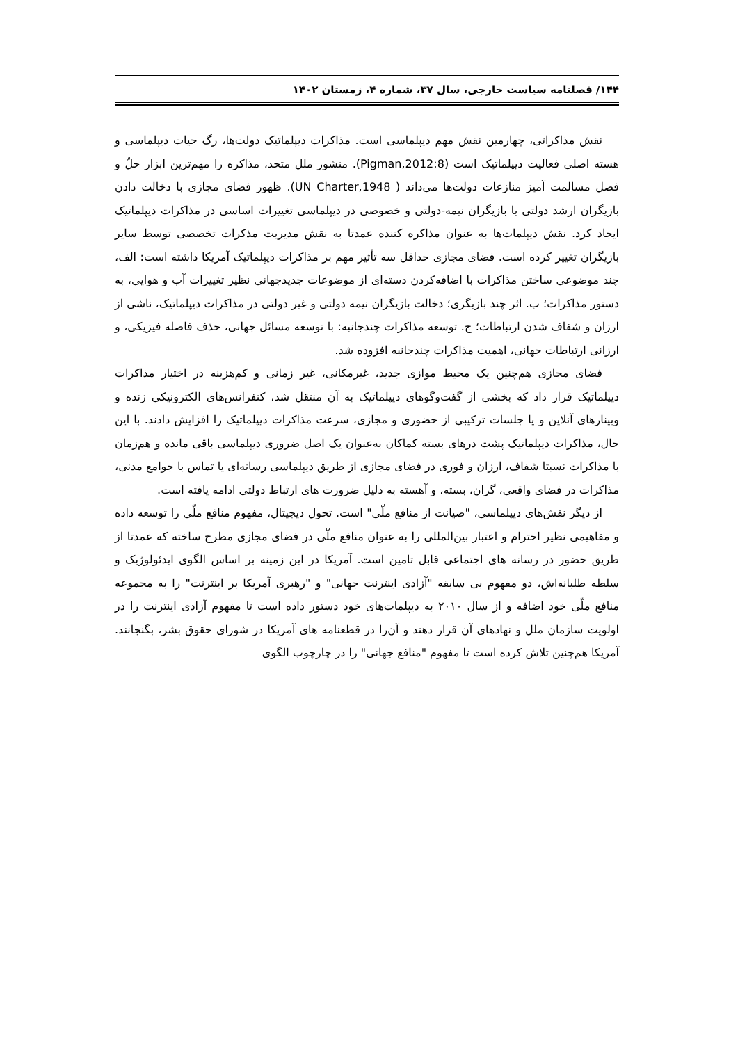۱۴۴/ فصلنامه سیاست خارجی، سال ۳۷، شماره ۴، زمستان ۱۴۰۲
نقش مذاکراتی، چهارمین نقش مهم دیپلماسی است. مذاکرات دیپلماتیک دولت‌ها، رگ حیات دیپلماسی و هسته اصلی فعالیت دیپلماتیک است (Pigman,2012:8). منشور ملل متحد، مذاکره را مهم‌ترین ابزار حلّ و فصل مسالمت آمیز منازعات دولت‌ها می‌داند ( UN Charter,1948). ظهور فضای مجازی با دخالت دادن بازیگران ارشد دولتی یا بازیگران نیمه-دولتی و خصوصی در دیپلماسی تغییرات اساسی در مذاکرات دیپلماتیک ایجاد کرد. نقش دیپلمات‌ها به عنوان مذاکره کننده عمدتا به نقش مدیریت مذکرات تخصصی توسط سایر بازیگران تغییر کرده است. فضای مجازی حداقل سه تأثیر مهم بر مذاکرات دیپلماتیک آمریکا داشته است: الف، چند موضوعی ساختن مذاکرات با اضافه‌کردن دسته‌ای از موضوعات جدیدجهانی نظیر تغییرات آب و هوایی، به دستور مذاکرات؛ ب. اثر چند بازیگری؛ دخالت بازیگران نیمه دولتی و غیر دولتی در مذاکرات دیپلماتیک، ناشی از ارزان و شفاف شدن ارتباطات؛ ج. توسعه مذاکرات چندجانبه: با توسعه مسائل جهانی، حذف فاصله فیزیکی، و ارزانی ارتباطات جهانی، اهمیت مذاکرات چندجانبه افزوده شد.
فضای مجازی هم‌چنین یک محیط موازی جدید، غیرمکانی، غیر زمانی و کم‌هزینه در اختیار مذاکرات دیپلماتیک قرار داد که بخشی از گفت‌وگوهای دیپلماتیک به آن منتقل شد، کنفرانس‌های الکترونیکی زنده و وبینارهای آنلاین و یا جلسات ترکیبی از حضوری و مجازی، سرعت مذاکرات دیپلماتیک را افزایش دادند. با این حال، مذاکرات دیپلماتیک پشت درهای بسته کماکان به‌عنوان یک اصل ضروری دیپلماسی باقی مانده و هم‌زمان با مذاکرات نسبتا شفاف، ارزان و فوری در فضای مجازی از طریق دیپلماسی رسانه‌ای یا تماس با جوامع مدنی، مذاکرات در فضای واقعی، گران، بسته، و آهسته به دلیل ضرورت های ارتباط دولتی ادامه یافته است.
از دیگر نقش‌های دیپلماسی، "صیانت از منافع ملّی" است. تحول دیجیتال، مفهوم منافع ملّی را توسعه داده و مفاهیمی نظیر احترام و اعتبار بین‌المللی را به عنوان منافع ملّی در فضای مجازی مطرح ساخته که عمدتا از طریق حضور در رسانه های اجتماعی قابل تامین است. آمریکا در این زمینه بر اساس الگوی ایدئولوژیک و سلطه طلبانه‌اش، دو مفهوم بی سابقه "آزادی اینترنت جهانی" و "رهبری آمریکا بر اینترنت" را به مجموعه منافع ملّی خود اضافه و از سال ۲۰۱۰ به دیپلمات‌های خود دستور داده است تا مفهوم آزادی اینترنت را در اولویت سازمان ملل و نهادهای آن قرار دهند و آن‌را در قطعنامه های آمریکا در شورای حقوق بشر، بگنجانند. آمریکا هم‌چنین تلاش کرده است تا مفهوم "منافع جهانی" را در چارچوب الگوی